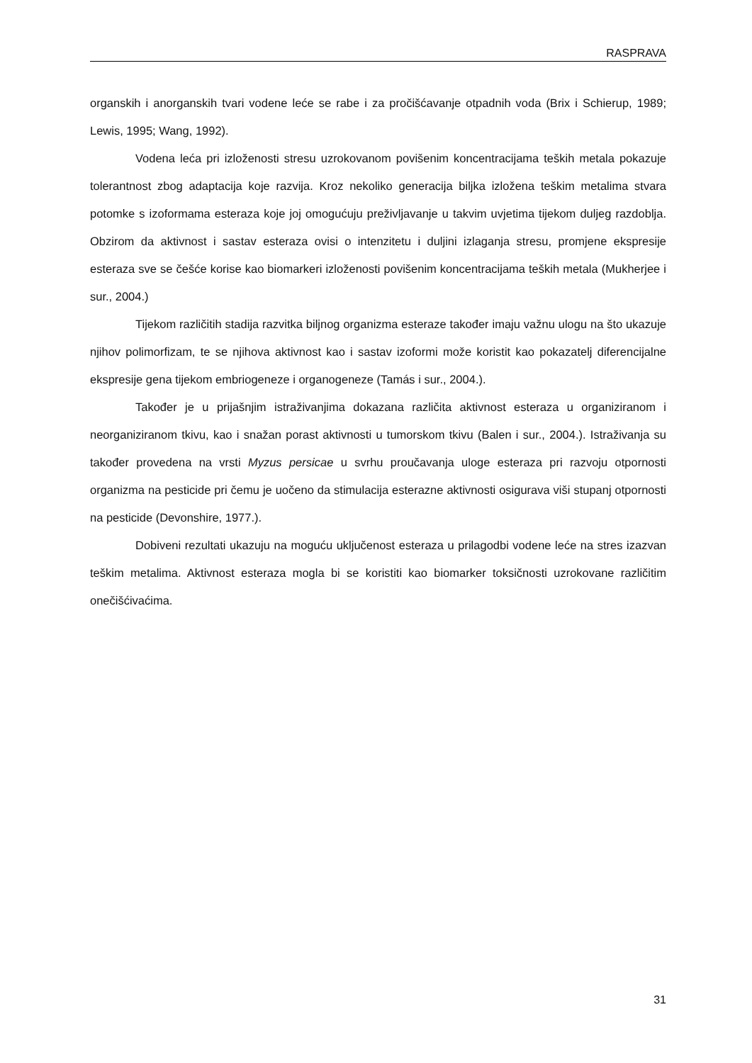RASPRAVA
organskih i anorganskih tvari vodene leće se rabe i za pročišćavanje otpadnih voda (Brix i Schierup, 1989; Lewis, 1995; Wang, 1992).
Vodena leća pri izloženosti stresu uzrokovanom povišenim koncentracijama teških metala pokazuje tolerantnost zbog adaptacija koje razvija. Kroz nekoliko generacija biljka izložena teškim metalima stvara potomke s izoformama esteraza koje joj omogućuju preživljavanje u takvim uvjetima tijekom duljeg razdoblja. Obzirom da aktivnost i sastav esteraza ovisi o intenzitetu i duljini izlaganja stresu, promjene ekspresije esteraza sve se češće korise kao biomarkeri izloženosti povišenim koncentracijama teških metala (Mukherjee i sur., 2004.)
Tijekom različitih stadija razvitka biljnog organizma esteraze također imaju važnu ulogu na što ukazuje njihov polimorfizam, te se njihova aktivnost kao i sastav izoformi može koristit kao pokazatelj diferencijalne ekspresije gena tijekom embriogeneze i organogeneze (Tamás i sur., 2004.).
Također je u prijašnjim istraživanjima dokazana različita aktivnost esteraza u organiziranom i neorganiziranom tkivu, kao i snažan porast aktivnosti u tumorskom tkivu (Balen i sur., 2004.). Istraživanja su također provedena na vrsti Myzus persicae u svrhu proučavanja uloge esteraza pri razvoju otpornosti organizma na pesticide pri čemu je uočeno da stimulacija esterazne aktivnosti osigurava viši stupanj otpornosti na pesticide (Devonshire, 1977.).
Dobiveni rezultati ukazuju na moguću uključenost esteraza u prilagodbi vodene leće na stres izazvan teškim metalima. Aktivnost esteraza mogla bi se koristiti kao biomarker toksičnosti uzrokovane različitim onečišćivaćima.
31